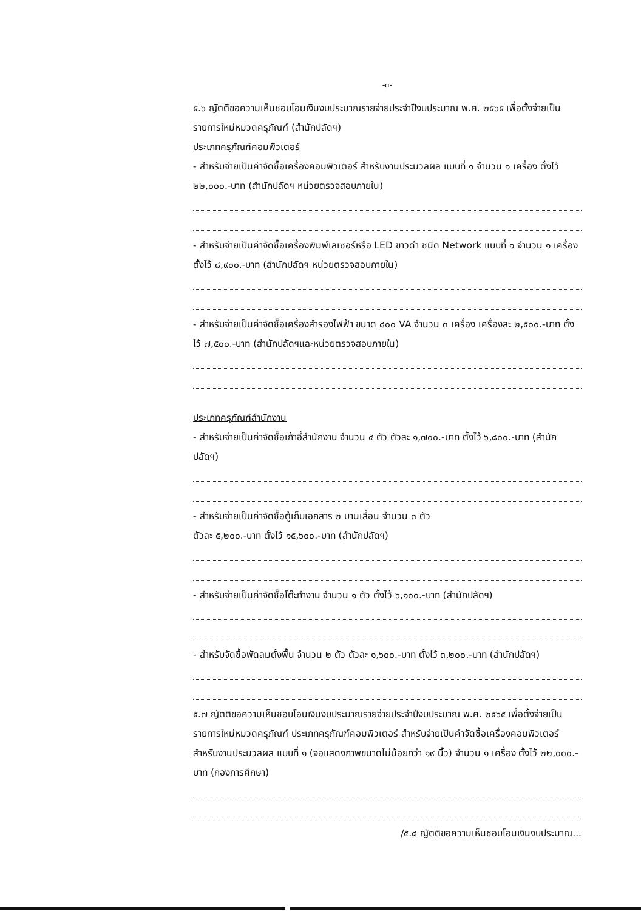-๓-
๕.๖ ญัตติขอความเห็นชอบโอนเงินงบประมาณรายจ่ายประจำปีงบประมาณ พ.ศ. ๒๕๖๕ เพื่อตั้งจ่ายเป็นรายการใหม่หมวดครุภัณฑ์ (สำนักปลัดฯ)
ประเภทครุภัณฑ์คอมพิวเตอร์
- สำหรับจ่ายเป็นค่าจัดซื้อเครื่องคอมพิวเตอร์ สำหรับงานประมวลผล แบบที่ ๑ จำนวน ๑ เครื่อง ตั้งไว้ ๒๒,๐๐๐.-บาท (สำนักปลัดฯ หน่วยตรวจสอบภายใน)
- สำหรับจ่ายเป็นค่าจัดซื้อเครื่องพิมพ์เลเซอร์หรือ LED ขาวดำ ชนิด Network แบบที่ ๑ จำนวน ๑ เครื่อง ตั้งไว้ ๘,๙๐๐.-บาท (สำนักปลัดฯ หน่วยตรวจสอบภายใน)
- สำหรับจ่ายเป็นค่าจัดซื้อเครื่องสำรองไฟฟ้า ขนาด ๘๐๐ VA จำนวน ๓ เครื่อง เครื่องละ ๒,๕๐๐.-บาท ตั้งไว้ ๗,๕๐๐.-บาท (สำนักปลัดฯและหน่วยตรวจสอบภายใน)
ประเภทครุภัณฑ์สำนักงาน
- สำหรับจ่ายเป็นค่าจัดซื้อเก้าอี้สำนักงาน จำนวน ๔ ตัว ตัวละ ๑,๗๐๐.-บาท ตั้งไว้ ๖,๘๐๐.-บาท (สำนักปลัดฯ)
- สำหรับจ่ายเป็นค่าจัดซื้อตู้เก็บเอกสาร ๒ บานเลื่อน จำนวน ๓ ตัว
ตัวละ ๕,๒๐๐.-บาท ตั้งไว้ ๑๕,๖๐๐.-บาท (สำนักปลัดฯ)
- สำหรับจ่ายเป็นค่าจัดซื้อโต๊ะทำงาน จำนวน ๑ ตัว ตั้งไว้ ๖,๑๐๐.-บาท (สำนักปลัดฯ)
- สำหรับจัดซื้อพัดลมตั้งพื้น จำนวน ๒ ตัว ตัวละ ๑,๖๐๐.-บาท ตั้งไว้ ๓,๒๐๐.-บาท (สำนักปลัดฯ)
๕.๗ ญัตติขอความเห็นชอบโอนเงินงบประมาณรายจ่ายประจำปีงบประมาณ พ.ศ. ๒๕๖๕ เพื่อตั้งจ่ายเป็นรายการใหม่หมวดครุภัณฑ์ ประเภทครุภัณฑ์คอมพิวเตอร์ สำหรับจ่ายเป็นค่าจัดซื้อเครื่องคอมพิวเตอร์ สำหรับงานประมวลผล แบบที่ ๑ (จอแสดงภาพขนาดไม่น้อยกว่า ๑๙ นิ้ว) จำนวน ๑ เครื่อง ตั้งไว้ ๒๒,๐๐๐.-บาท (กองการศึกษา)
/๕.๘ ญัตติขอความเห็นชอบโอนเงินงบประมาณ...